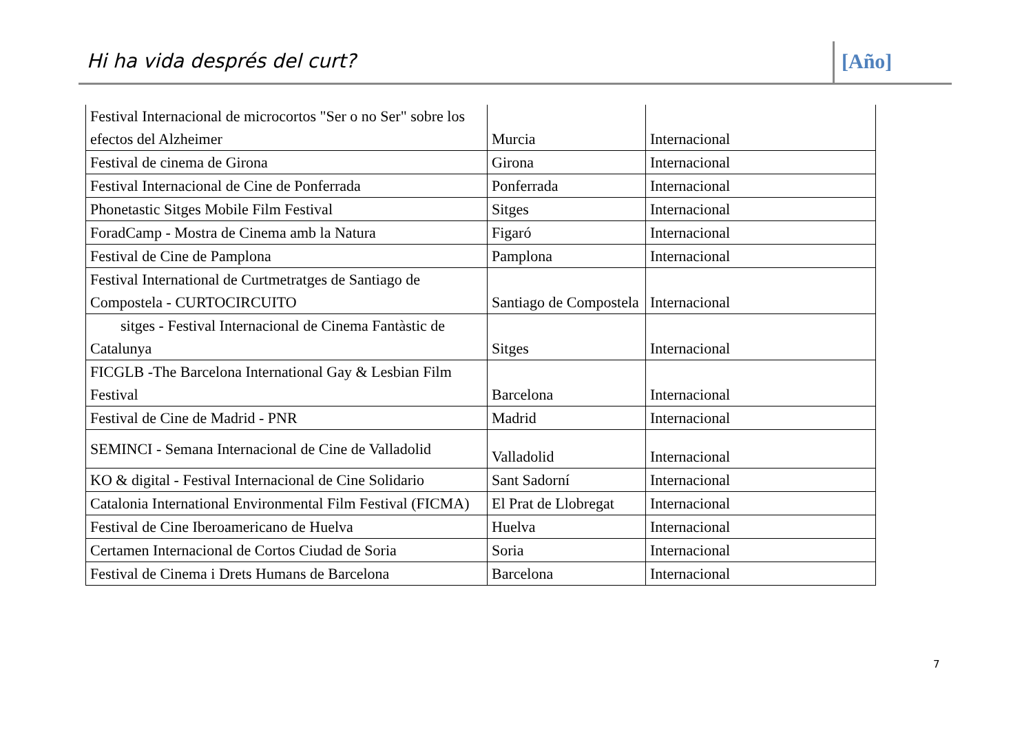Hi ha vida després del curt? [Año]
| Festival Internacional de microcortos "Ser o no Ser" sobre los efectos del Alzheimer | Murcia | Internacional |
| Festival de cinema de Girona | Girona | Internacional |
| Festival Internacional de Cine de Ponferrada | Ponferrada | Internacional |
| Phonetastic Sitges Mobile Film Festival | Sitges | Internacional |
| ForadCamp - Mostra de Cinema amb la Natura | Figaró | Internacional |
| Festival de Cine de Pamplona | Pamplona | Internacional |
| Festival International de Curtmetratges de Santiago de Compostela - CURTOCIRCUITO | Santiago de Compostela | Internacional |
| sitges - Festival Internacional de Cinema Fantàstic de Catalunya | Sitges | Internacional |
| FICGLB -The Barcelona International Gay & Lesbian Film Festival | Barcelona | Internacional |
| Festival de Cine de Madrid - PNR | Madrid | Internacional |
| SEMINCI - Semana Internacional de Cine de Valladolid | Valladolid | Internacional |
| KO & digital - Festival Internacional de Cine Solidario | Sant Sadorní | Internacional |
| Catalonia International Environmental Film Festival (FICMA) | El Prat de Llobregat | Internacional |
| Festival de Cine Iberoamericano de Huelva | Huelva | Internacional |
| Certamen Internacional de Cortos Ciudad de Soria | Soria | Internacional |
| Festival de Cinema i Drets Humans de Barcelona | Barcelona | Internacional |
7